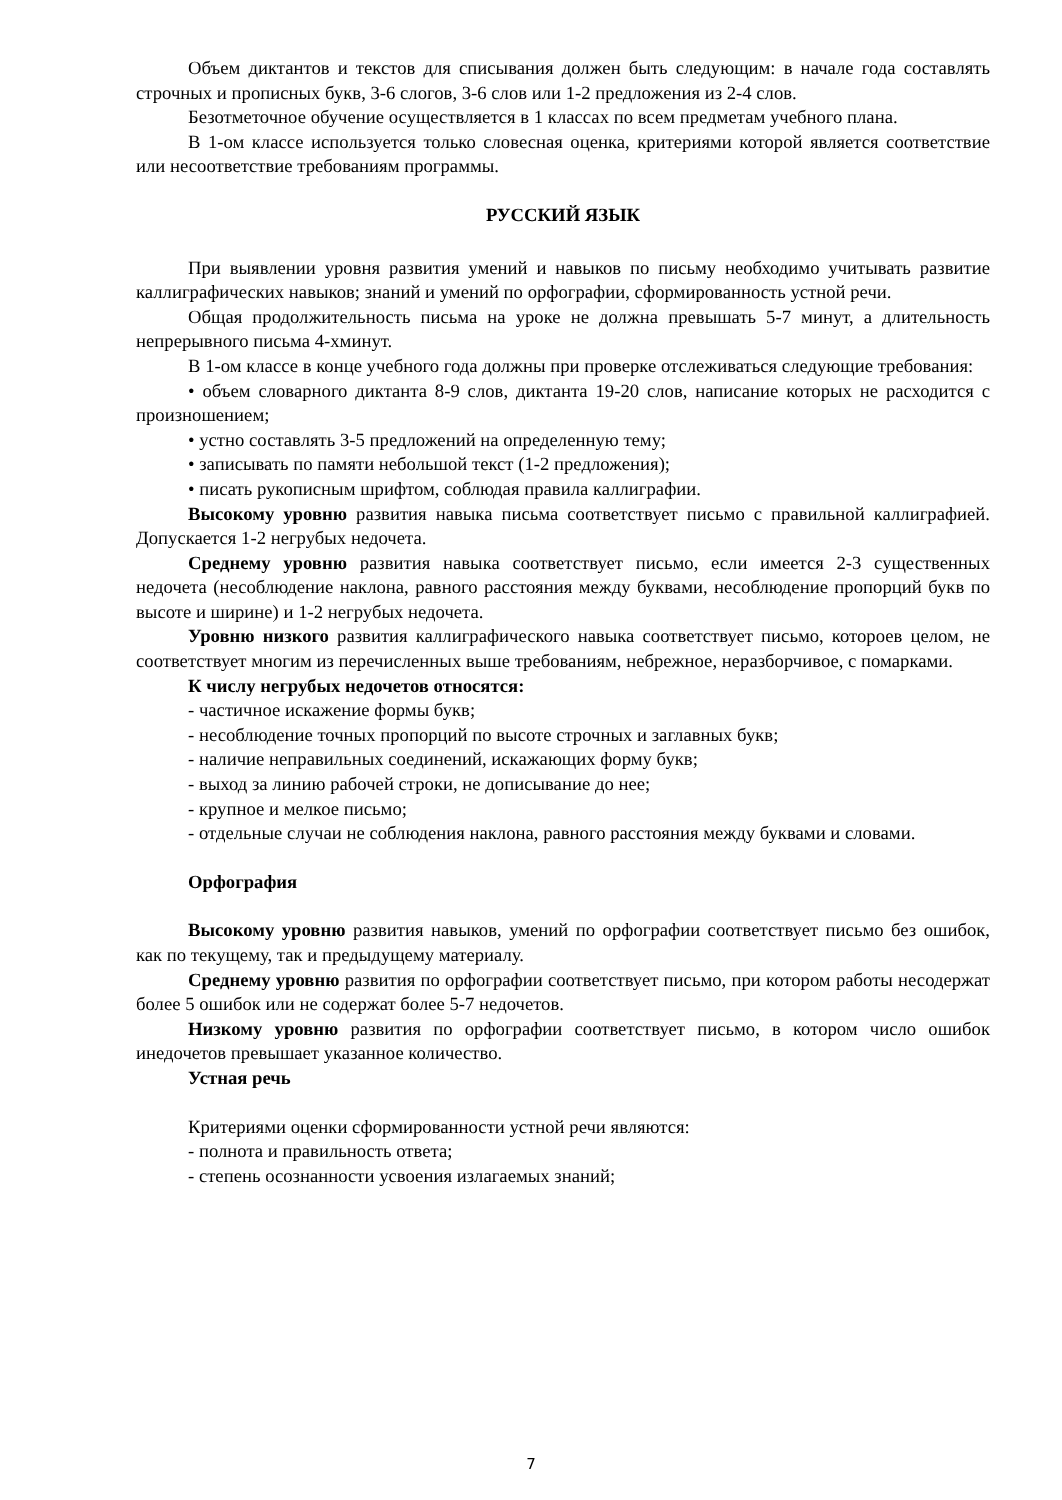Объем диктантов и текстов для списывания должен быть следующим: в начале года составлять строчных и прописных букв, 3-6 слогов, 3-6 слов или 1-2 предложения из 2-4 слов.
Безотметочное обучение осуществляется в 1 классах по всем предметам учебного плана.
В 1-ом классе используется только словесная оценка, критериями которой является соответствие или несоответствие требованиям программы.
РУССКИЙ ЯЗЫК
При выявлении уровня развития умений и навыков по письму необходимо учитывать развитие каллиграфических навыков; знаний и умений по орфографии, сформированность устной речи.
Общая продолжительность письма на уроке не должна превышать 5-7 минут, а длительность непрерывного письма 4-хминут.
В 1-ом классе в конце учебного года должны при проверке отслеживаться следующие требования:
• объем словарного диктанта 8-9 слов, диктанта 19-20 слов, написание которых не расходится с произношением;
• устно составлять 3-5 предложений на определенную тему;
• записывать по памяти небольшой текст (1-2 предложения);
• писать рукописным шрифтом, соблюдая правила каллиграфии.
Высокому уровню развития навыка письма соответствует письмо с правильной каллиграфией. Допускается 1-2 негрубых недочета.
Среднему уровню развития навыка соответствует письмо, если имеется 2-3 существенных недочета (несоблюдение наклона, равного расстояния между буквами, несоблюдение пропорций букв по высоте и ширине) и 1-2 негрубых недочета.
Уровню низкого развития каллиграфического навыка соответствует письмо, котороев целом, не соответствует многим из перечисленных выше требованиям, небрежное, неразборчивое, с помарками.
К числу негрубых недочетов относятся:
- частичное искажение формы букв;
- несоблюдение точных пропорций по высоте строчных и заглавных букв;
- наличие неправильных соединений, искажающих форму букв;
- выход за линию рабочей строки, не дописывание до нее;
- крупное и мелкое письмо;
- отдельные случаи не соблюдения наклона, равного расстояния между буквами и словами.
Орфография
Высокому уровню развития навыков, умений по орфографии соответствует письмо без ошибок, как по текущему, так и предыдущему материалу.
Среднему уровню развития по орфографии соответствует письмо, при котором работы несодержат более 5 ошибок или не содержат более 5-7 недочетов.
Низкому уровню развития по орфографии соответствует письмо, в котором число ошибок инедочетов превышает указанное количество.
Устная речь
Критериями оценки сформированности устной речи являются:
- полнота и правильность ответа;
- степень осознанности усвоения излагаемых знаний;
7